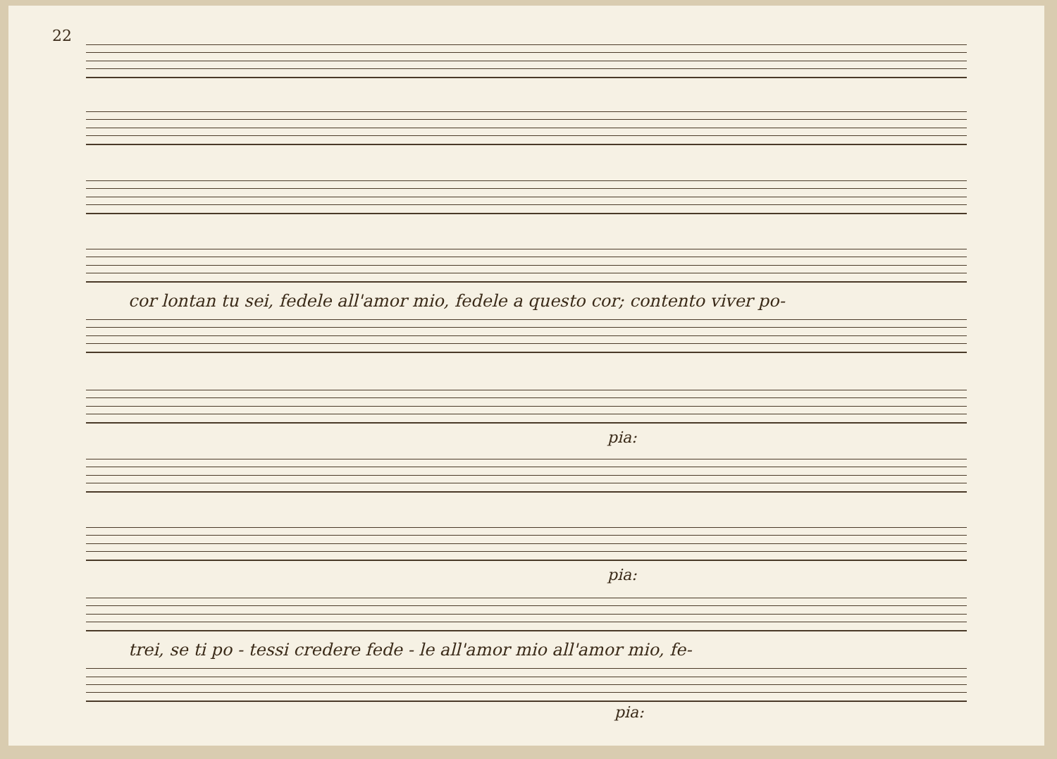22
cor lontan tu sei, fedele all'amor mio, fedele a questo cor; contento viver po-
pia:
pia:
trei, se ti po - tessi credere fede - le all'amor mio all'amor mio, fe-
pia: